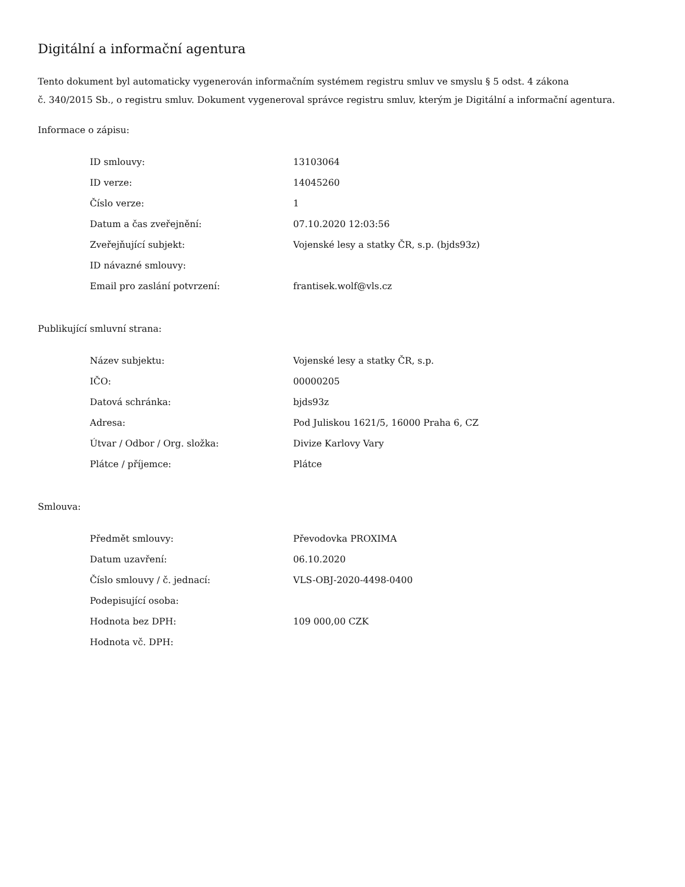Digitální a informační agentura
Tento dokument byl automaticky vygenerován informačním systémem registru smluv ve smyslu § 5 odst. 4 zákona
č. 340/2015 Sb., o registru smluv. Dokument vygeneroval správce registru smluv, kterým je Digitální a informační agentura.
Informace o zápisu:
| ID smlouvy: | 13103064 |
| ID verze: | 14045260 |
| Číslo verze: | 1 |
| Datum a čas zveřejnění: | 07.10.2020 12:03:56 |
| Zveřejňující subjekt: | Vojenské lesy a statky ČR, s.p. (bjds93z) |
| ID návazné smlouvy: | |
| Email pro zaslání potvrzení: | frantisek.wolf@vls.cz |
Publikující smluvní strana:
| Název subjektu: | Vojenské lesy a statky ČR, s.p. |
| IČO: | 00000205 |
| Datová schránka: | bjds93z |
| Adresa: | Pod Juliskou 1621/5, 16000 Praha 6, CZ |
| Útvar / Odbor / Org. složka: | Divize Karlovy Vary |
| Plátce / příjemce: | Plátce |
Smlouva:
| Předmět smlouvy: | Převodovka PROXIMA |
| Datum uzavření: | 06.10.2020 |
| Číslo smlouvy / č. jednací: | VLS-OBJ-2020-4498-0400 |
| Podepisující osoba: | |
| Hodnota bez DPH: | 109 000,00 CZK |
| Hodnota vč. DPH: | |